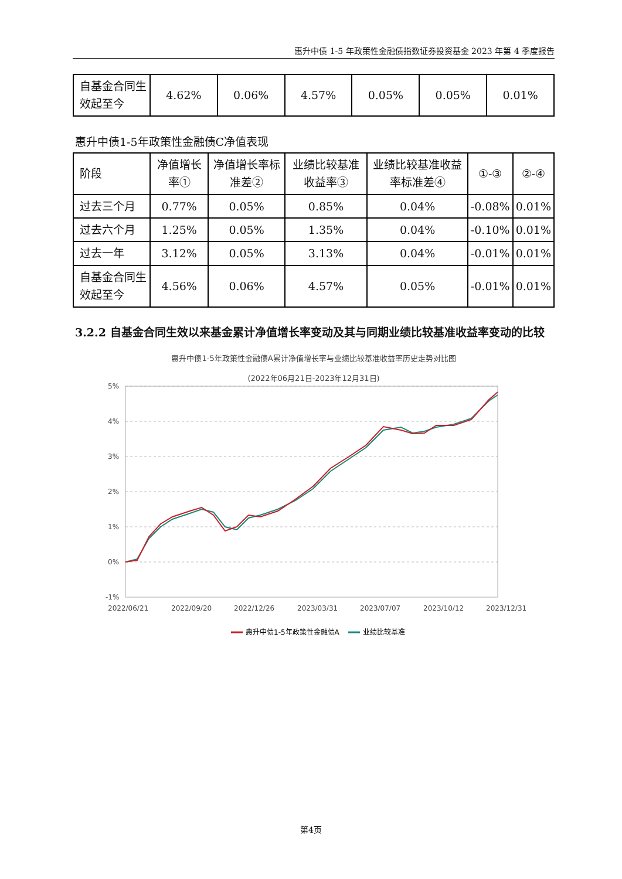惠升中债 1-5 年政策性金融债指数证券投资基金 2023 年第 4 季度报告
| 自基金合同生效起至今 | 4.62% | 0.06% | 4.57% | 0.05% | 0.05% | 0.01% |
惠升中债1-5年政策性金融债C净值表现
| 阶段 | 净值增长率① | 净值增长率标准差② | 业绩比较基准收益率③ | 业绩比较基准收益率标准差④ | ①-③ | ②-④ |
| 过去三个月 | 0.77% | 0.05% | 0.85% | 0.04% | -0.08% | 0.01% |
| 过去六个月 | 1.25% | 0.05% | 1.35% | 0.04% | -0.10% | 0.01% |
| 过去一年 | 3.12% | 0.05% | 3.13% | 0.04% | -0.01% | 0.01% |
| 自基金合同生效起至今 | 4.56% | 0.06% | 4.57% | 0.05% | -0.01% | 0.01% |
3.2.2 自基金合同生效以来基金累计净值增长率变动及其与同期业绩比较基准收益率变动的比较
惠升中债1-5年政策性金融债A累计净值增长率与业绩比较基准收益率历史走势对比图
(2022年06月21日-2023年12月31日)
5%
4%
3%
2%
1%
0%
-1%
2022/06/21
2022/09/20
2022/12/26
2023/03/31
2023/07/07
2023/10/12
2023/12/31
惠升中债1-5年政策性金融债A
业绩比较基准
第4页